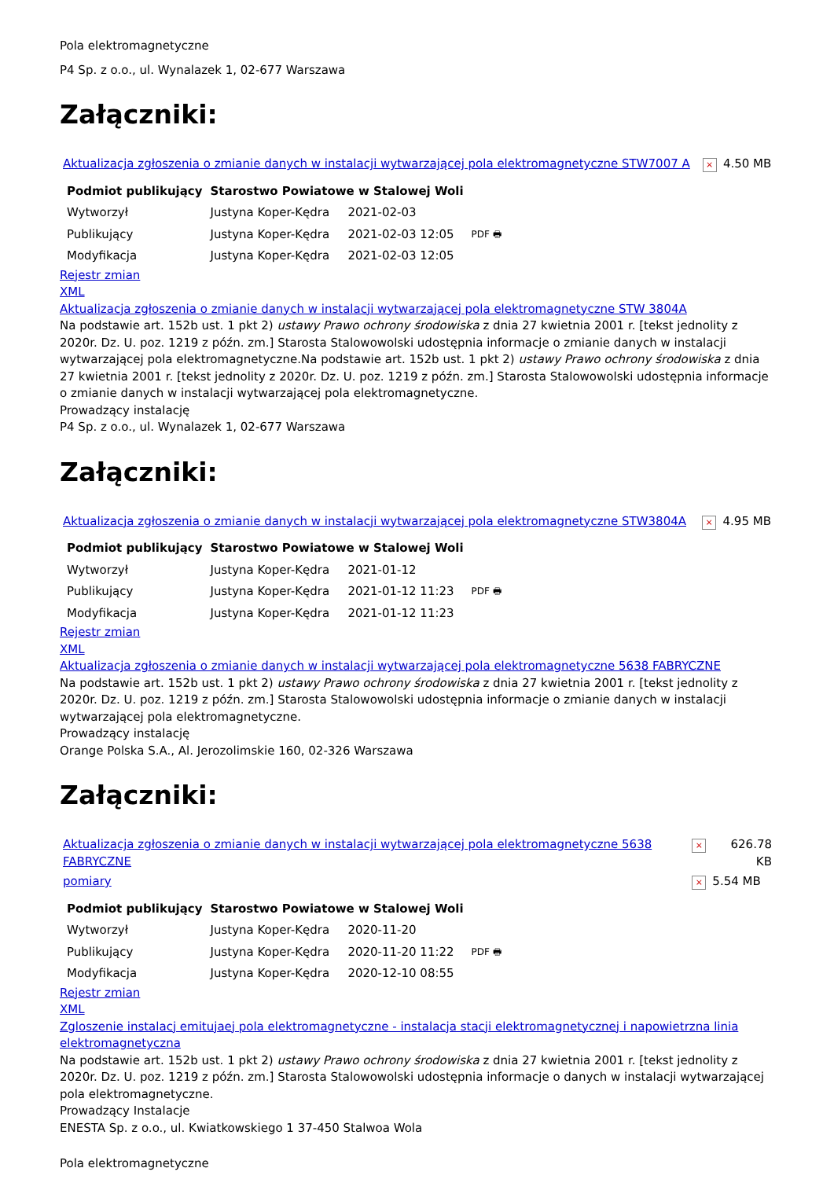Pola elektromagnetyczne
P4 Sp. z o.o., ul. Wynalazek 1, 02-677 Warszawa
Załączniki:
| Aktualizacja zgłoszenia o zmianie danych w instalacji wytwarzającej pola elektromagnetyczne STW7007 A | × | 4.50 MB |
| Podmiot publikujący | Starostwo Powiatowe w Stalowej Woli | | |
| Wytworzył | Justyna Koper-Kędra | 2021-02-03 | PDF 🖶 |
| Publikujący | Justyna Koper-Kędra | 2021-02-03 12:05 | |
| Modyfikacja | Justyna Koper-Kędra | 2021-02-03 12:05 | |
Rejestr zmian
XML
Aktualizacja zgłoszenia o zmianie danych w instalacji wytwarzającej pola elektromagnetyczne STW 3804A
Na podstawie art. 152b ust. 1 pkt 2) ustawy Prawo ochrony środowiska z dnia 27 kwietnia 2001 r. [tekst jednolity z 2020r. Dz. U. poz. 1219 z późn. zm.] Starosta Stalowowolski udostępnia informacje o zmianie danych w instalacji wytwarzającej pola elektromagnetyczne.Na podstawie art. 152b ust. 1 pkt 2) ustawy Prawo ochrony środowiska z dnia 27 kwietnia 2001 r. [tekst jednolity z 2020r. Dz. U. poz. 1219 z późn. zm.] Starosta Stalowowolski udostępnia informacje o zmianie danych w instalacji wytwarzającej pola elektromagnetyczne.
Prowadzący instalację
P4 Sp. z o.o., ul. Wynalazek 1, 02-677 Warszawa
Załączniki:
| Aktualizacja zgłoszenia o zmianie danych w instalacji wytwarzającej pola elektromagnetyczne STW3804A | × | 4.95 MB |
| Podmiot publikujący | Starostwo Powiatowe w Stalowej Woli | | |
| Wytworzył | Justyna Koper-Kędra | 2021-01-12 | PDF 🖶 |
| Publikujący | Justyna Koper-Kędra | 2021-01-12 11:23 | |
| Modyfikacja | Justyna Koper-Kędra | 2021-01-12 11:23 | |
Rejestr zmian
XML
Aktualizacja zgłoszenia o zmianie danych w instalacji wytwarzającej pola elektromagnetyczne 5638 FABRYCZNE
Na podstawie art. 152b ust. 1 pkt 2) ustawy Prawo ochrony środowiska z dnia 27 kwietnia 2001 r. [tekst jednolity z 2020r. Dz. U. poz. 1219 z późn. zm.] Starosta Stalowowolski udostępnia informacje o zmianie danych w instalacji wytwarzającej pola elektromagnetyczne.
Prowadzący instalację
Orange Polska S.A., Al. Jerozolimskie 160, 02-326 Warszawa
Załączniki:
| Aktualizacja zgłoszenia o zmianie danych w instalacji wytwarzającej pola elektromagnetyczne 5638 FABRYCZNE | × | 626.78 KB |
| pomiary | × | 5.54 MB |
| Podmiot publikujący | Starostwo Powiatowe w Stalowej Woli | | |
| Wytworzył | Justyna Koper-Kędra | 2020-11-20 | PDF 🖶 |
| Publikujący | Justyna Koper-Kędra | 2020-11-20 11:22 | |
| Modyfikacja | Justyna Koper-Kędra | 2020-12-10 08:55 | |
Rejestr zmian
XML
Zgloszenie instalacj emitujaej pola elektromagnetyczne - instalacja stacji elektromagnetycznej i napowietrzna linia elektromagnetyczna
Na podstawie art. 152b ust. 1 pkt 2) ustawy Prawo ochrony środowiska z dnia 27 kwietnia 2001 r. [tekst jednolity z 2020r. Dz. U. poz. 1219 z późn. zm.] Starosta Stalowowolski udostępnia informacje o danych w instalacji wytwarzającej pola elektromagnetyczne.
Prowadzący Instalacje
ENESTA Sp. z o.o., ul. Kwiatkowskiego 1 37-450 Stalwoa Wola
Pola elektromagnetyczne